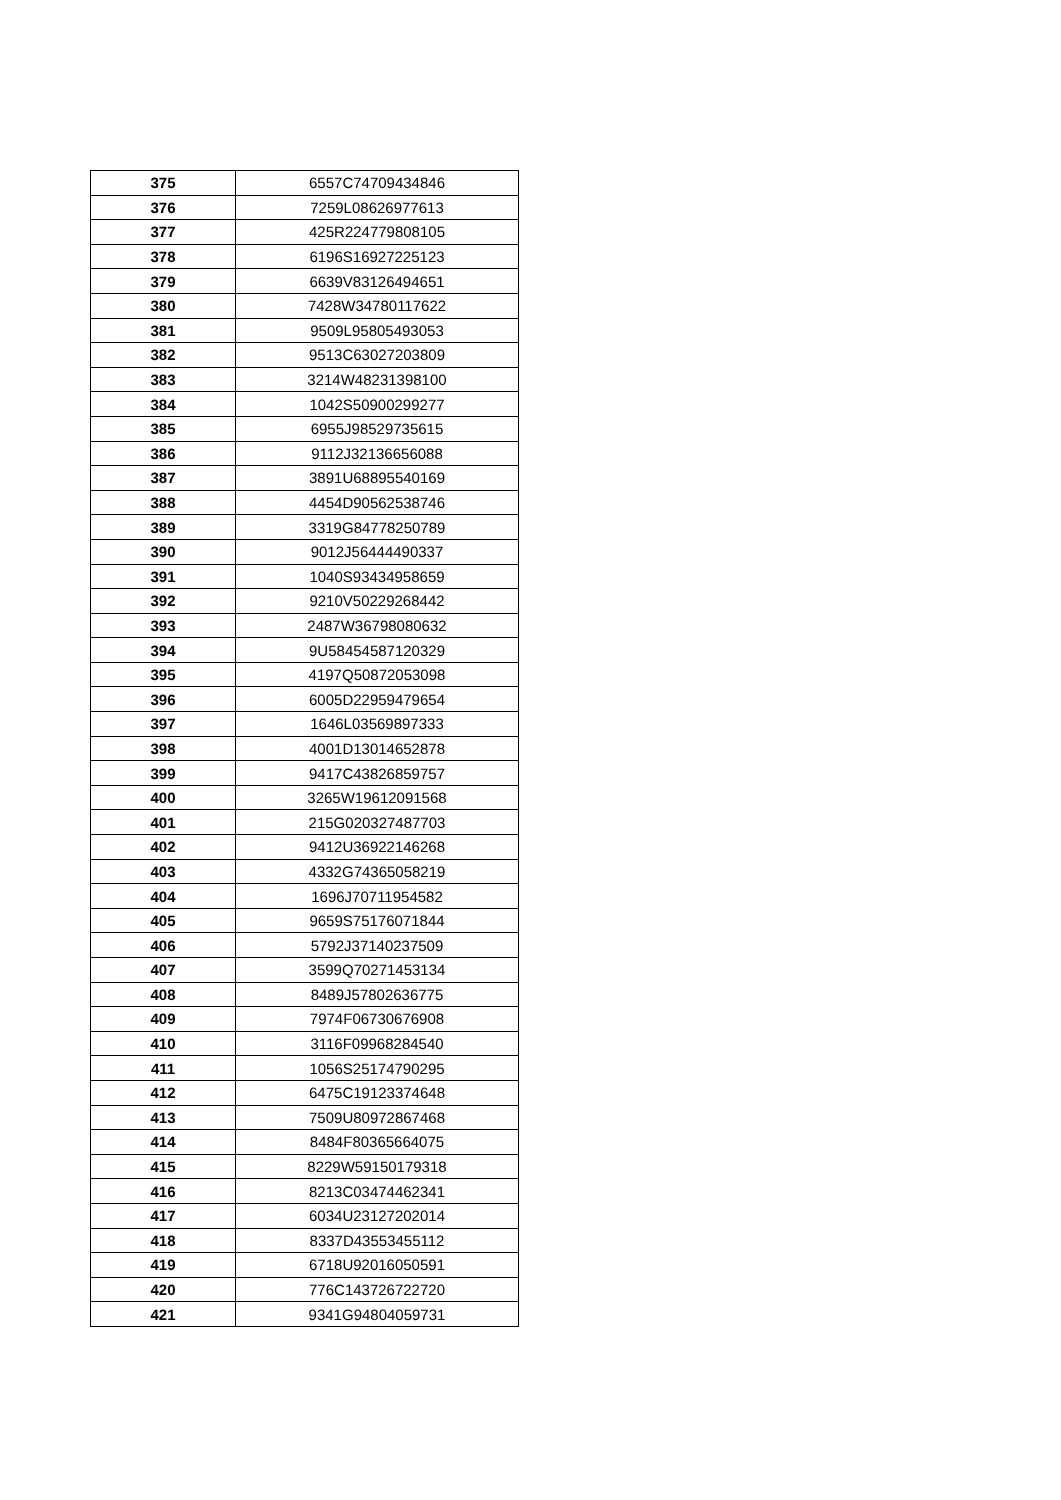| 375 | 6557C74709434846 |
| 376 | 7259L08626977613 |
| 377 | 425R224779808105 |
| 378 | 6196S16927225123 |
| 379 | 6639V83126494651 |
| 380 | 7428W34780117622 |
| 381 | 9509L95805493053 |
| 382 | 9513C63027203809 |
| 383 | 3214W48231398100 |
| 384 | 1042S50900299277 |
| 385 | 6955J98529735615 |
| 386 | 9112J32136656088 |
| 387 | 3891U68895540169 |
| 388 | 4454D90562538746 |
| 389 | 3319G84778250789 |
| 390 | 9012J56444490337 |
| 391 | 1040S93434958659 |
| 392 | 9210V50229268442 |
| 393 | 2487W36798080632 |
| 394 | 9U58454587120329 |
| 395 | 4197Q50872053098 |
| 396 | 6005D22959479654 |
| 397 | 1646L03569897333 |
| 398 | 4001D13014652878 |
| 399 | 9417C43826859757 |
| 400 | 3265W19612091568 |
| 401 | 215G020327487703 |
| 402 | 9412U36922146268 |
| 403 | 4332G74365058219 |
| 404 | 1696J70711954582 |
| 405 | 9659S75176071844 |
| 406 | 5792J37140237509 |
| 407 | 3599Q70271453134 |
| 408 | 8489J57802636775 |
| 409 | 7974F06730676908 |
| 410 | 3116F09968284540 |
| 411 | 1056S25174790295 |
| 412 | 6475C19123374648 |
| 413 | 7509U80972867468 |
| 414 | 8484F80365664075 |
| 415 | 8229W59150179318 |
| 416 | 8213C03474462341 |
| 417 | 6034U23127202014 |
| 418 | 8337D43553455112 |
| 419 | 6718U92016050591 |
| 420 | 776C143726722720 |
| 421 | 9341G94804059731 |